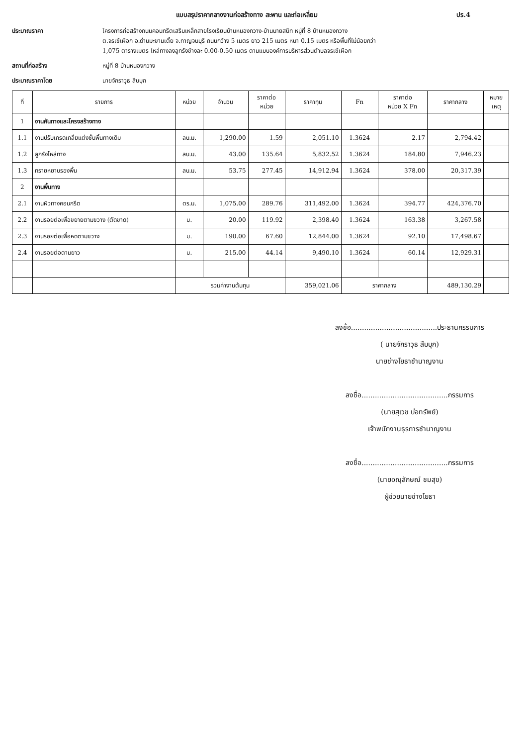แบบสรุปราคากลางงานก่อสร้างทาง สะพาน และท่อเหลี่ยม ปร.4
ประมาณราคา โครงการก่อสร้างถนนคอนกรีตเสริมเหล็กสายโรงเรียนบ้านหนองกวาง-บ้านนายสนิท หมู่ที่ 8 บ้านหนองกวาง
ต.จรเข้เผือก อ.ด่านมะขามเตี้ย จ.กาญจนบุรี ถนนกว้าง 5 เมตร ยาว 215 เมตร หนา 0.15 เมตร หรือพื้นที่ไม่น้อยกว่า
1,075 ตารางเมตร ไหล่ทางลงลูกรังข้างละ 0.00-0.50 เมตร ตามแบบองค์การบริหารส่วนตำบลจรเข้เผือก
สถานที่ก่อสร้าง หมู่ที่ 8 บ้านหนองกวาง
ประมาณราคาโดย นายจักราวุธ สืบบุก
| ที่ | รายการ | หน่วย | จำนวน | ราคาต่อ หน่วย | ราคาทุน | Fn | ราคาต่อ หน่วย X Fn | ราคากลาง | หมาย เหตุ |
| --- | --- | --- | --- | --- | --- | --- | --- | --- | --- |
| 1 | งานคันทางและโครงสร้างทาง | | | | | | | | |
| 1.1 | งานปรับเกรดเกลี่ยแต่งชั้นพื้นทางเดิม | ลบ.ม. | 1,290.00 | 1.59 | 2,051.10 | 1.3624 | 2.17 | 2,794.42 | |
| 1.2 | ลูกรังไหล่ทาง | ลบ.ม. | 43.00 | 135.64 | 5,832.52 | 1.3624 | 184.80 | 7,946.23 | |
| 1.3 | ทรายหยาบรองพื้น | ลบ.ม. | 53.75 | 277.45 | 14,912.94 | 1.3624 | 378.00 | 20,317.39 | |
| 2 | งานพื้นทาง | | | | | | | | |
| 2.1 | งานผิวทางคอนกรีต | ตร.ม. | 1,075.00 | 289.76 | 311,492.00 | 1.3624 | 394.77 | 424,376.70 | |
| 2.2 | งานรอยต่อเพื่อขยายตามขวาง (ตัดขาด) | ม. | 20.00 | 119.92 | 2,398.40 | 1.3624 | 163.38 | 3,267.58 | |
| 2.3 | งานรอยต่อเพื่อหดตามขวาง | ม. | 190.00 | 67.60 | 12,844.00 | 1.3624 | 92.10 | 17,498.67 | |
| 2.4 | งานรอยต่อตามยาว | ม. | 215.00 | 44.14 | 9,490.10 | 1.3624 | 60.14 | 12,929.31 | |
| | | รวมค่างานต้นทุน | | | 359,021.06 | ราคากลาง | | 489,130.29 | |
ลงชื่อ.......................................ประธานกรรมการ
( นายจักราวุธ สืบบุก)
นายช่างโยธาชำนาญงาน
ลงชื่อ.......................................กรรมการ
(นายสุเวช บ่อทรัพย์)
เจ้าพนักงานธุรการชำนาญงาน
ลงชื่อ.......................................กรรมการ
(นายอณุลักษณ์ ชมสุข)
ผู้ช่วยนายช่างโยธา